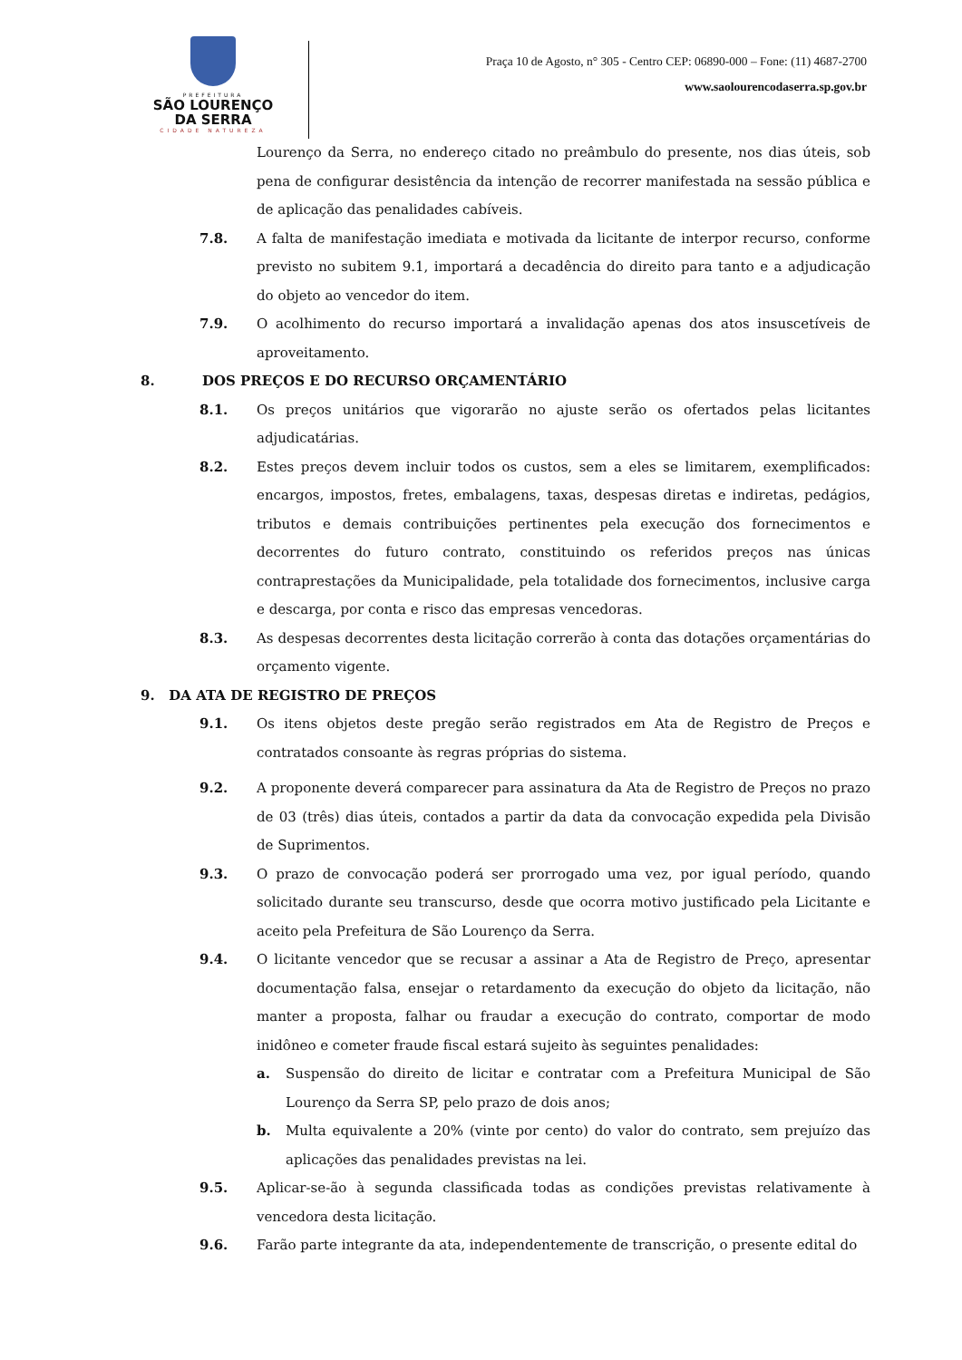PREFEITURA
SÃO LOURENÇO
DA SERRA
CIDADE NATUREZA
Praça 10 de Agosto, n° 305 - Centro CEP: 06890-000 – Fone: (11) 4687-2700
www.saolourencodaserra.sp.gov.br
Lourenço da Serra, no endereço citado no preâmbulo do presente, nos dias úteis, sob pena de configurar desistência da intenção de recorrer manifestada na sessão pública e de aplicação das penalidades cabíveis.
7.8. A falta de manifestação imediata e motivada da licitante de interpor recurso, conforme previsto no subitem 9.1, importará a decadência do direito para tanto e a adjudicação do objeto ao vencedor do item.
7.9. O acolhimento do recurso importará a invalidação apenas dos atos insuscetíveis de aproveitamento.
8. DOS PREÇOS E DO RECURSO ORÇAMENTÁRIO
8.1. Os preços unitários que vigorarão no ajuste serão os ofertados pelas licitantes adjudicatárias.
8.2. Estes preços devem incluir todos os custos, sem a eles se limitarem, exemplificados: encargos, impostos, fretes, embalagens, taxas, despesas diretas e indiretas, pedágios, tributos e demais contribuições pertinentes pela execução dos fornecimentos e decorrentes do futuro contrato, constituindo os referidos preços nas únicas contraprestações da Municipalidade, pela totalidade dos fornecimentos, inclusive carga e descarga, por conta e risco das empresas vencedoras.
8.3. As despesas decorrentes desta licitação correrão à conta das dotações orçamentárias do orçamento vigente.
9. DA ATA DE REGISTRO DE PREÇOS
9.1. Os itens objetos deste pregão serão registrados em Ata de Registro de Preços e contratados consoante às regras próprias do sistema.
9.2. A proponente deverá comparecer para assinatura da Ata de Registro de Preços no prazo de 03 (três) dias úteis, contados a partir da data da convocação expedida pela Divisão de Suprimentos.
9.3. O prazo de convocação poderá ser prorrogado uma vez, por igual período, quando solicitado durante seu transcurso, desde que ocorra motivo justificado pela Licitante e aceito pela Prefeitura de São Lourenço da Serra.
9.4. O licitante vencedor que se recusar a assinar a Ata de Registro de Preço, apresentar documentação falsa, ensejar o retardamento da execução do objeto da licitação, não manter a proposta, falhar ou fraudar a execução do contrato, comportar de modo inidôneo e cometer fraude fiscal estará sujeito às seguintes penalidades:
a. Suspensão do direito de licitar e contratar com a Prefeitura Municipal de São Lourenço da Serra SP, pelo prazo de dois anos;
b. Multa equivalente a 20% (vinte por cento) do valor do contrato, sem prejuízo das aplicações das penalidades previstas na lei.
9.5. Aplicar-se-ão à segunda classificada todas as condições previstas relativamente à vencedora desta licitação.
9.6. Farão parte integrante da ata, independentemente de transcrição, o presente edital do